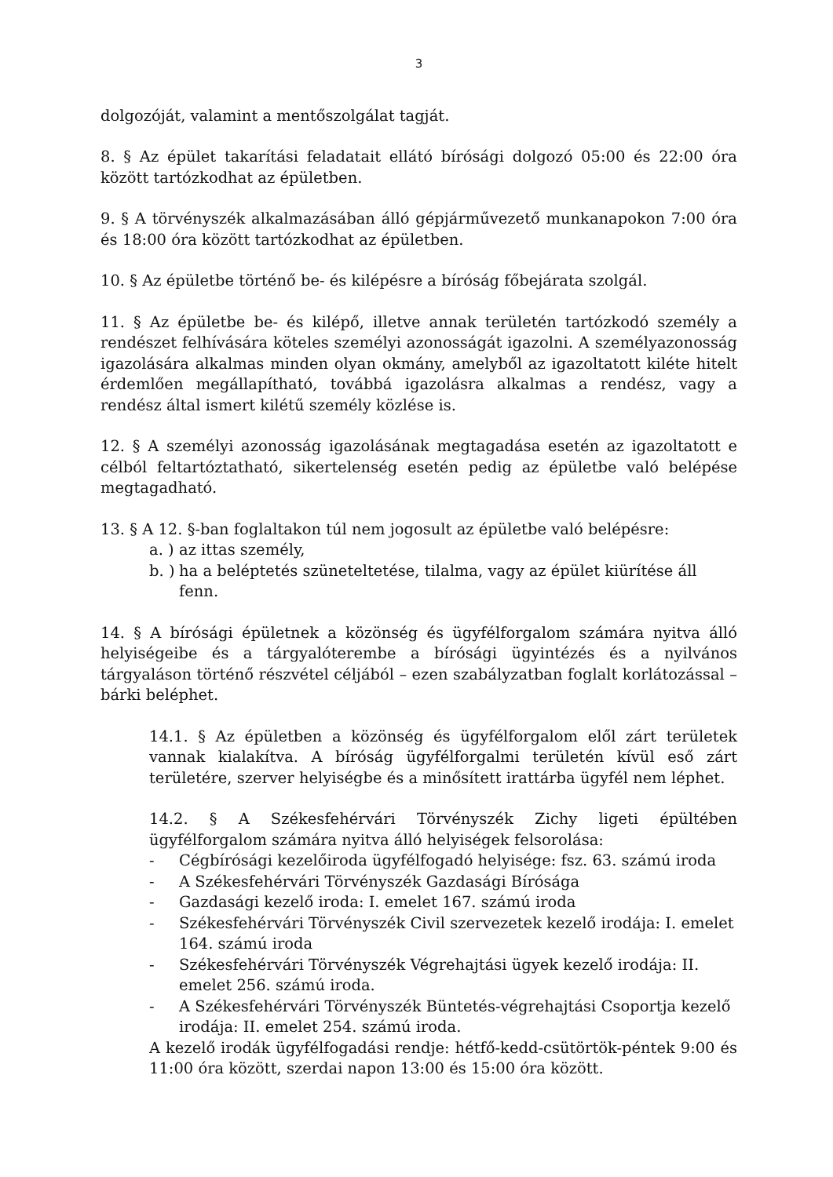3
dolgozóját, valamint a mentőszolgálat tagját.
8. § Az épület takarítási feladatait ellátó bírósági dolgozó 05:00 és 22:00 óra között tartózkodhat az épületben.
9. § A törvényszék alkalmazásában álló gépjárművezető munkanapokon 7:00 óra és 18:00 óra között tartózkodhat az épületben.
10. § Az épületbe történő be- és kilépésre a bíróság főbejárata szolgál.
11. § Az épületbe be- és kilépő, illetve annak területén tartózkodó személy a rendészet felhívására köteles személyi azonosságát igazolni. A személyazonosság igazolására alkalmas minden olyan okmány, amelyből az igazoltatott kiléte hitelt érdemlően megállapítható, továbbá igazolásra alkalmas a rendész, vagy a rendész által ismert kilétű személy közlése is.
12. § A személyi azonosság igazolásának megtagadása esetén az igazoltatott e célból feltartóztatható, sikertelenség esetén pedig az épületbe való belépése megtagadható.
13. § A 12. §-ban foglaltakon túl nem jogosult az épületbe való belépésre:
a. ) az ittas személy,
b. ) ha a beléptetés szüneteltetése, tilalma, vagy az épület kiürítése áll fenn.
14. § A bírósági épületnek a közönség és ügyfélforgalom számára nyitva álló helyiségeibe és a tárgyalóterembe a bírósági ügyintézés és a nyilvános tárgyaláson történő részvétel céljából – ezen szabályzatban foglalt korlátozással – bárki beléphet.
14.1. § Az épületben a közönség és ügyfélforgalom elől zárt területek vannak kialakítva. A bíróság ügyfélforgalmi területén kívül eső zárt területére, szerver helyiségbe és a minősített irattárba ügyfél nem léphet.
14.2. § A Székesfehérvári Törvényszék Zichy ligeti épültében ügyfélforgalom számára nyitva álló helyiségek felsorolása:
- Cégbírósági kezelőiroda ügyfélfogadó helyisége: fsz. 63. számú iroda
- A Székesfehérvári Törvényszék Gazdasági Bírósága
- Gazdasági kezelő iroda: I. emelet 167. számú iroda
- Székesfehérvári Törvényszék Civil szervezetek kezelő irodája: I. emelet 164. számú iroda
- Székesfehérvári Törvényszék Végrehajtási ügyek kezelő irodája: II. emelet 256. számú iroda.
- A Székesfehérvári Törvényszék Büntetés-végrehajtási Csoportja kezelő irodája: II. emelet 254. számú iroda.
A kezelő irodák ügyfélfogadási rendje: hétfő-kedd-csütörtök-péntek 9:00 és 11:00 óra között, szerdai napon 13:00 és 15:00 óra között.